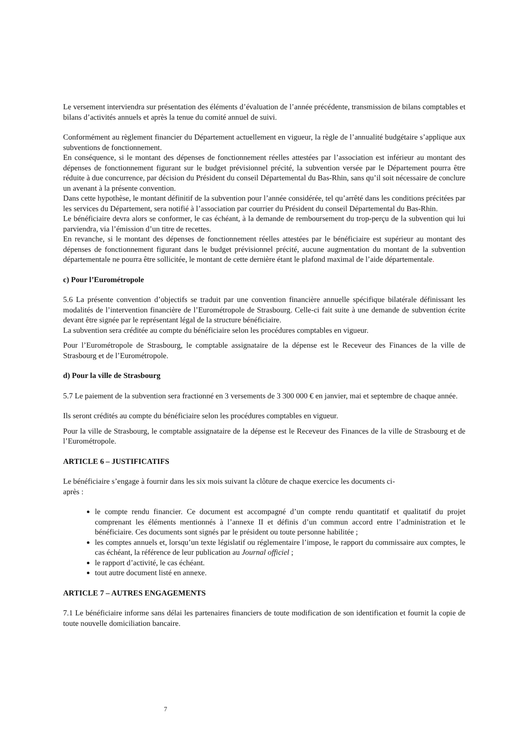Le versement interviendra sur présentation des éléments d’évaluation de l’année précédente, transmission de bilans comptables et bilans d’activités annuels et après la tenue du comité annuel de suivi.
Conformément au règlement financier du Département actuellement en vigueur, la règle de l’annualité budgétaire s’applique aux subventions de fonctionnement.
En conséquence, si le montant des dépenses de fonctionnement réelles attestées par l’association est inférieur au montant des dépenses de fonctionnement figurant sur le budget prévisionnel précité, la subvention versée par le Département pourra être réduite à due concurrence, par décision du Président du conseil Départemental du Bas-Rhin, sans qu’il soit nécessaire de conclure un avenant à la présente convention.
Dans cette hypothèse, le montant définitif de la subvention pour l’année considérée, tel qu’arrêté dans les conditions précitées par les services du Département, sera notifié à l’association par courrier du Président du conseil Départemental du Bas-Rhin.
Le bénéficiaire devra alors se conformer, le cas échéant, à la demande de remboursement du trop-perçu de la subvention qui lui parviendra, via l’émission d’un titre de recettes.
En revanche, si le montant des dépenses de fonctionnement réelles attestées par le bénéficiaire est supérieur au montant des dépenses de fonctionnement figurant dans le budget prévisionnel précité, aucune augmentation du montant de la subvention départementale ne pourra être sollicitée, le montant de cette dernière étant le plafond maximal de l’aide départementale.
c) Pour l’Eurométropole
5.6 La présente convention d’objectifs se traduit par une convention financière annuelle spécifique bilatérale définissant les modalités de l’intervention financière de l’Eurométropole de Strasbourg. Celle-ci fait suite à une demande de subvention écrite devant être signée par le représentant légal de la structure bénéficiaire.
La subvention sera créditée au compte du bénéficiaire selon les procédures comptables en vigueur.
Pour l’Eurométropole de Strasbourg, le comptable assignataire de la dépense est le Receveur des Finances de la ville de Strasbourg et de l’Eurométropole.
d) Pour la ville de Strasbourg
5.7 Le paiement de la subvention sera fractionné en 3 versements de 3 300 000 € en janvier, mai et septembre de chaque année.
Ils seront crédités au compte du bénéficiaire selon les procédures comptables en vigueur.
Pour la ville de Strasbourg, le comptable assignataire de la dépense est le Receveur des Finances de la ville de Strasbourg et de l’Eurométropole.
ARTICLE 6 – JUSTIFICATIFS
Le bénéficiaire s’engage à fournir dans les six mois suivant la clôture de chaque exercice les documents ci-
après :
le compte rendu financier. Ce document est accompagné d’un compte rendu quantitatif et qualitatif du projet comprenant les éléments mentionnés à l’annexe II et définis d’un commun accord entre l’administration et le bénéficiaire. Ces documents sont signés par le président ou toute personne habilitée ;
les comptes annuels et, lorsqu’un texte législatif ou réglementaire l’impose, le rapport du commissaire aux comptes, le cas échéant, la référence de leur publication au Journal officiel ;
le rapport d’activité, le cas échéant.
tout autre document listé en annexe.
ARTICLE 7 – AUTRES ENGAGEMENTS
7.1 Le bénéficiaire informe sans délai les partenaires financiers de toute modification de son identification et fournit la copie de toute nouvelle domiciliation bancaire.
7